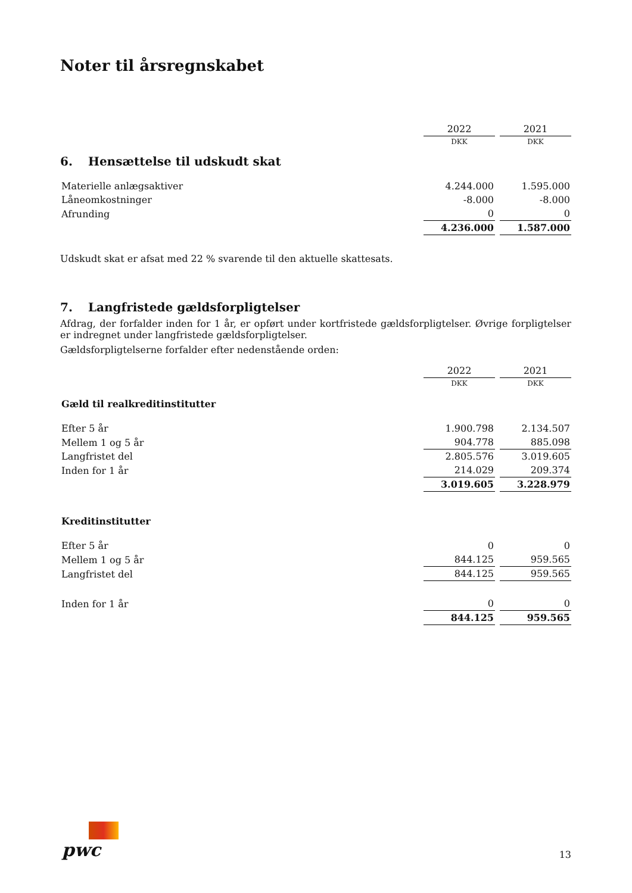Noter til årsregnskabet
| | 2022 | 2021 |
| --- | --- | --- |
| | DKK | DKK |
6. Hensættelse til udskudt skat
| Materielle anlægsaktiver | 4.244.000 | 1.595.000 |
| Låneomkostninger | -8.000 | -8.000 |
| Afrunding | 0 | 0 |
| | 4.236.000 | 1.587.000 |
Udskudt skat er afsat med 22 % svarende til den aktuelle skattesats.
7. Langfristede gældsforpligtelser
Afdrag, der forfalder inden for 1 år, er opført under kortfristede gældsforpligtelser. Øvrige forpligtelser er indregnet under langfristede gældsforpligtelser.
Gældsforpligtelserne forfalder efter nedenstående orden:
| | 2022 | 2021 |
| --- | --- | --- |
| | DKK | DKK |
| Gæld til realkreditinstitutter | | |
| Efter 5 år | 1.900.798 | 2.134.507 |
| Mellem 1 og 5 år | 904.778 | 885.098 |
| Langfristet del | 2.805.576 | 3.019.605 |
| Inden for 1 år | 214.029 | 209.374 |
| | 3.019.605 | 3.228.979 |
| Kreditinstitutter | | |
| Efter 5 år | 0 | 0 |
| Mellem 1 og 5 år | 844.125 | 959.565 |
| Langfristet del | 844.125 | 959.565 |
| Inden for 1 år | 0 | 0 |
| | 844.125 | 959.565 |
pwc
13